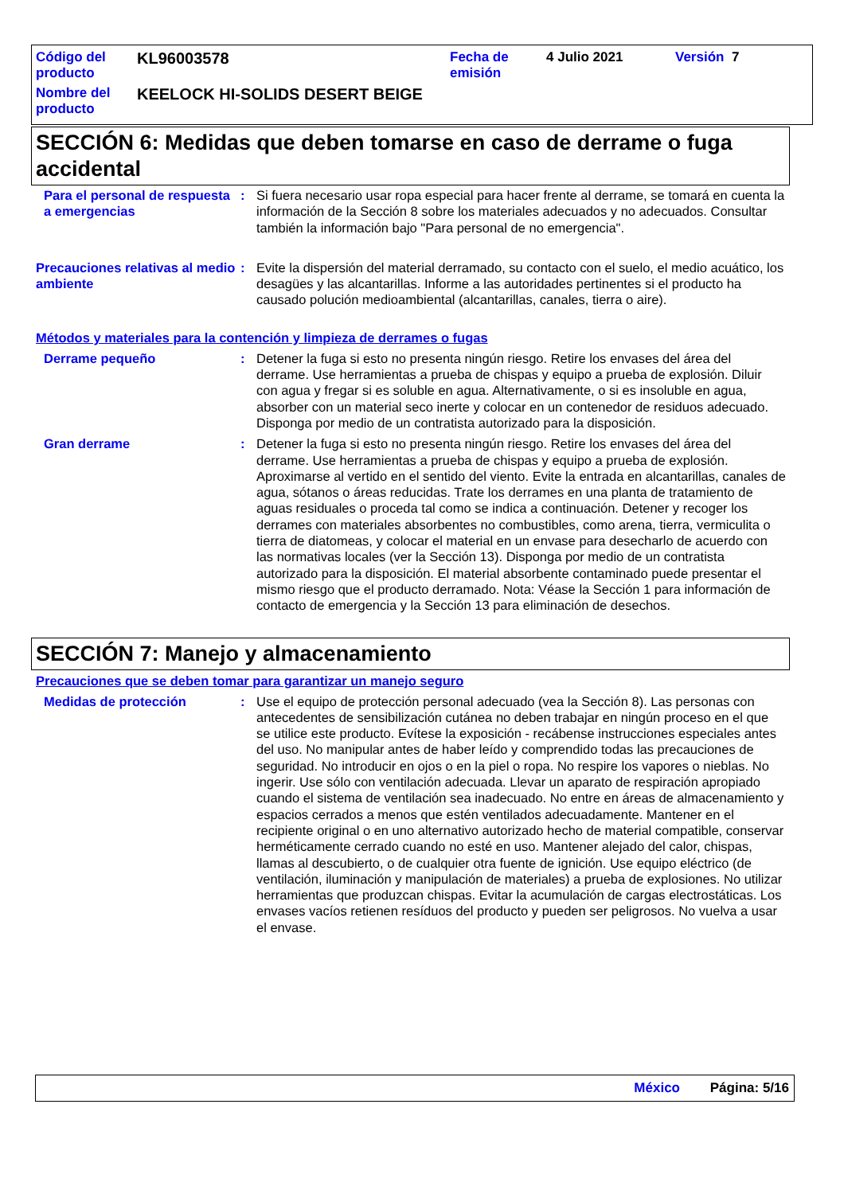Código del producto
KL96003578
Fecha de emisión
4 Julio 2021 Versión 7
Nombre del producto
KEELOCK HI-SOLIDS DESERT BEIGE
SECCIÓN 6: Medidas que deben tomarse en caso de derrame o fuga accidental
Para el personal de respuesta a emergencias
: Si fuera necesario usar ropa especial para hacer frente al derrame, se tomará en cuenta la información de la Sección 8 sobre los materiales adecuados y no adecuados. Consultar también la información bajo "Para personal de no emergencia".
Precauciones relativas al medio ambiente
: Evite la dispersión del material derramado, su contacto con el suelo, el medio acuático, los desagües y las alcantarillas. Informe a las autoridades pertinentes si el producto ha causado polución medioambiental (alcantarillas, canales, tierra o aire).
Métodos y materiales para la contención y limpieza de derrames o fugas
Derrame pequeño : Detener la fuga si esto no presenta ningún riesgo. Retire los envases del área del derrame. Use herramientas a prueba de chispas y equipo a prueba de explosión. Diluir con agua y fregar si es soluble en agua. Alternativamente, o si es insoluble en agua, absorber con un material seco inerte y colocar en un contenedor de residuos adecuado. Disponga por medio de un contratista autorizado para la disposición.
Gran derrame : Detener la fuga si esto no presenta ningún riesgo. Retire los envases del área del derrame. Use herramientas a prueba de chispas y equipo a prueba de explosión. Aproximarse al vertido en el sentido del viento. Evite la entrada en alcantarillas, canales de agua, sótanos o áreas reducidas. Trate los derrames en una planta de tratamiento de aguas residuales o proceda tal como se indica a continuación. Detener y recoger los derrames con materiales absorbentes no combustibles, como arena, tierra, vermiculita o tierra de diatomeas, y colocar el material en un envase para desecharlo de acuerdo con las normativas locales (ver la Sección 13). Disponga por medio de un contratista autorizado para la disposición. El material absorbente contaminado puede presentar el mismo riesgo que el producto derramado. Nota: Véase la Sección 1 para información de contacto de emergencia y la Sección 13 para eliminación de desechos.
SECCIÓN 7: Manejo y almacenamiento
Precauciones que se deben tomar para garantizar un manejo seguro
Medidas de protección : Use el equipo de protección personal adecuado (vea la Sección 8). Las personas con antecedentes de sensibilización cutánea no deben trabajar en ningún proceso en el que se utilice este producto. Evítese la exposición - recábense instrucciones especiales antes del uso. No manipular antes de haber leído y comprendido todas las precauciones de seguridad. No introducir en ojos o en la piel o ropa. No respire los vapores o nieblas. No ingerir. Use sólo con ventilación adecuada. Llevar un aparato de respiración apropiado cuando el sistema de ventilación sea inadecuado. No entre en áreas de almacenamiento y espacios cerrados a menos que estén ventilados adecuadamente. Mantener en el recipiente original o en uno alternativo autorizado hecho de material compatible, conservar herméticamente cerrado cuando no esté en uso. Mantener alejado del calor, chispas, llamas al descubierto, o de cualquier otra fuente de ignición. Use equipo eléctrico (de ventilación, iluminación y manipulación de materiales) a prueba de explosiones. No utilizar herramientas que produzcan chispas. Evitar la acumulación de cargas electrostáticas. Los envases vacíos retienen resíduos del producto y pueden ser peligrosos. No vuelva a usar el envase.
México Página: 5/16